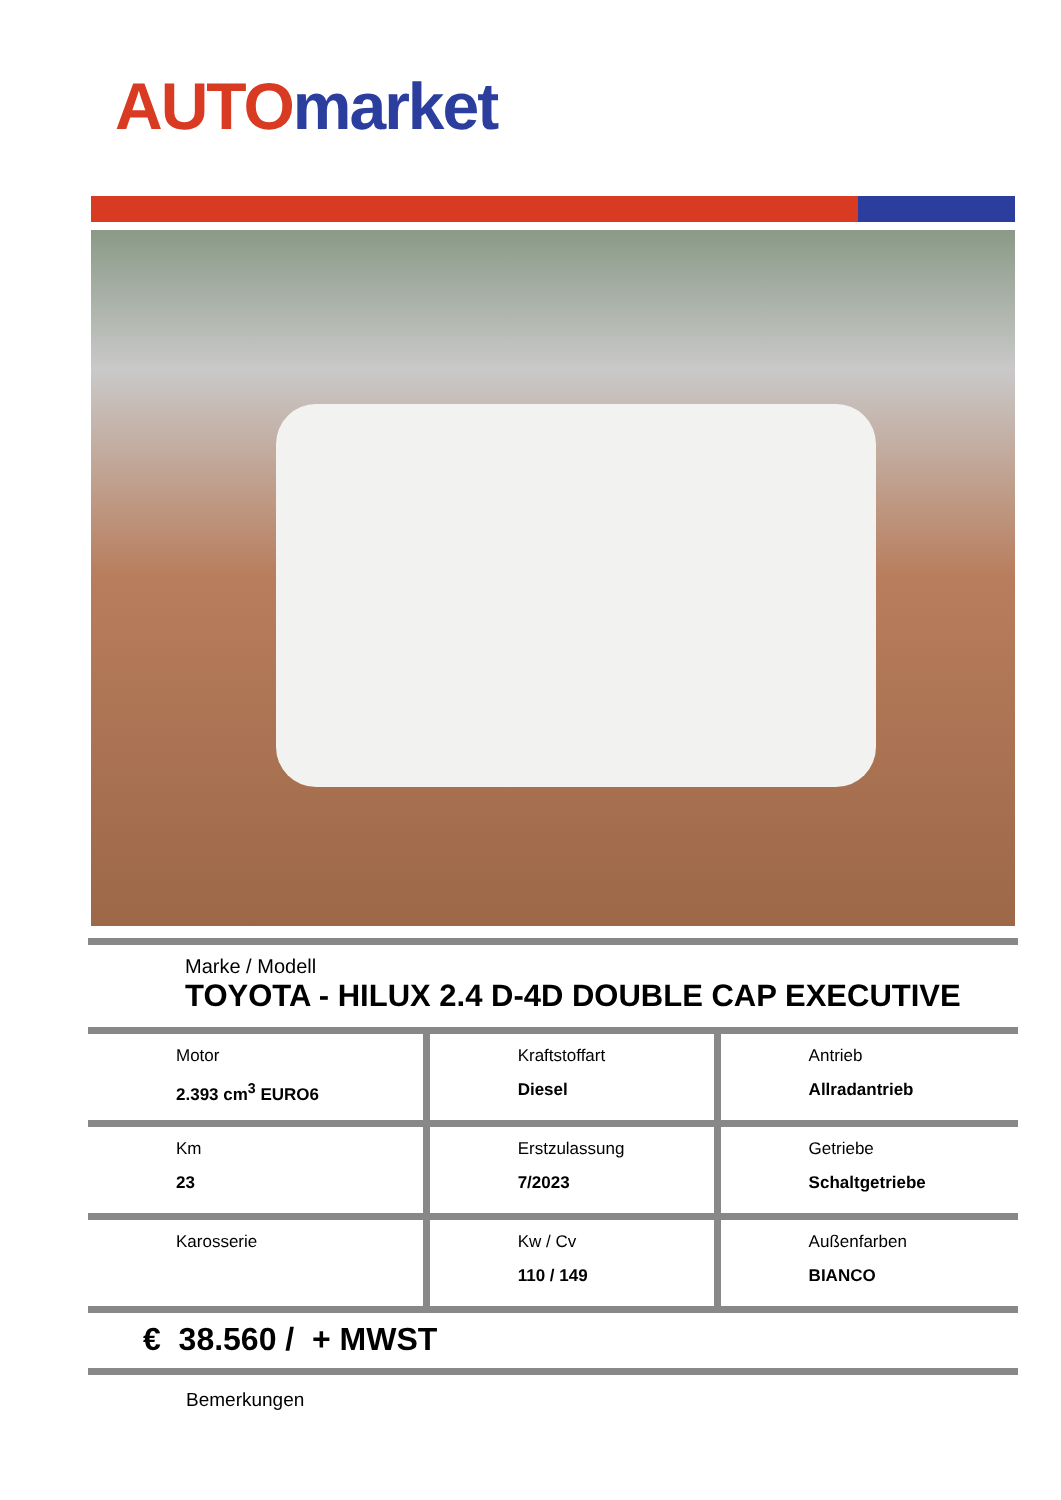AUTO market
Marke / Modell
TOYOTA - HILUX 2.4 D-4D DOUBLE CAP EXECUTIVE
| Motor 2.393 cm<sup>3</sup> EURO6 | Kraftstoffart Diesel | Antrieb Allradantrieb |
| Km 23 | Erstzulassung 7/2023 | Getriebe Schaltgetriebe |
| Karosserie | Kw / Cv 110 / 149 | Außenfarben BIANCO |
€ 38.560 / + MWST
Bemerkungen